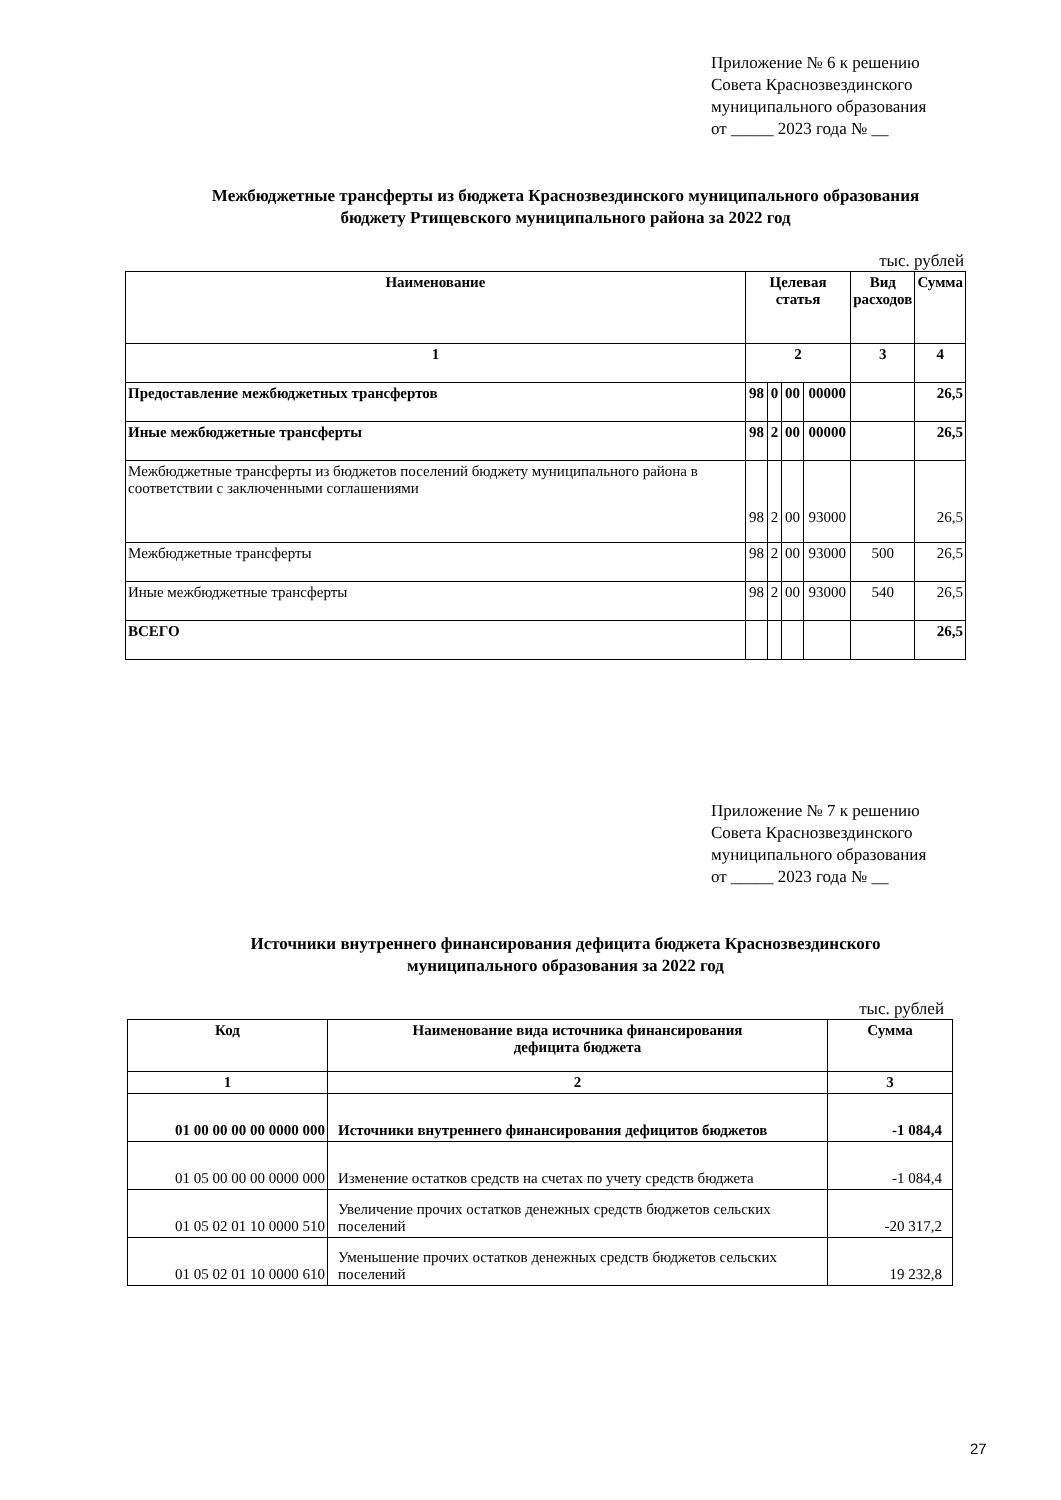Приложение № 6 к решению
Совета Краснозвездинского
муниципального образования
от _____ 2023 года № __
Межбюджетные трансферты из бюджета Краснозвездинского муниципального образования
бюджету Ртищевского муниципального района за 2022 год
тыс. рублей
| Наименование | Целевая статья | | | | Вид расходов | Сумма |
| --- | --- | --- | --- | --- | --- | --- |
| 1 | 2 | | | | 3 | 4 |
| Предоставление межбюджетных трансфертов | 98 | 0 | 00 | 00000 | | 26,5 |
| Иные межбюджетные трансферты | 98 | 2 | 00 | 00000 | | 26,5 |
| Межбюджетные трансферты из бюджетов поселений бюджету муниципального района в соответствии с заключенными соглашениями | 98 | 2 | 00 | 93000 | | 26,5 |
| Межбюджетные трансферты | 98 | 2 | 00 | 93000 | 500 | 26,5 |
| Иные межбюджетные трансферты | 98 | 2 | 00 | 93000 | 540 | 26,5 |
| ВСЕГО | | | | | | 26,5 |
Приложение № 7 к решению
Совета Краснозвездинского
муниципального образования
от _____ 2023 года № __
Источники внутреннего финансирования дефицита бюджета Краснозвездинского
муниципального образования за 2022 год
тыс. рублей
| Код | Наименование вида источника финансирования дефицита бюджета | Сумма |
| --- | --- | --- |
| 1 | 2 | 3 |
| 01 00 00 00 00 0000 000 | Источники внутреннего финансирования дефицитов бюджетов | -1 084,4 |
| 01 05 00 00 00 0000 000 | Изменение остатков средств на счетах по учету средств бюджета | -1 084,4 |
| 01 05 02 01 10 0000 510 | Увеличение прочих остатков денежных средств бюджетов сельских поселений | -20 317,2 |
| 01 05 02 01 10 0000 610 | Уменьшение прочих остатков денежных средств бюджетов сельских поселений | 19 232,8 |
27